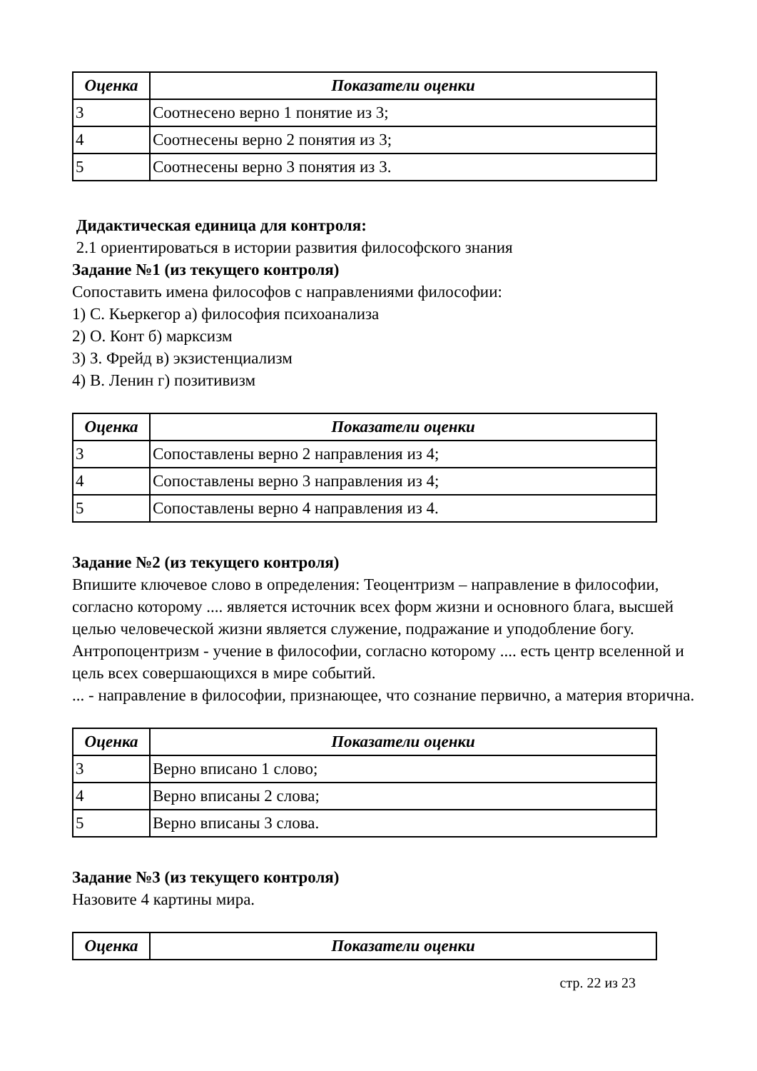| Оценка | Показатели оценки |
| --- | --- |
| 3 | Соотнесено верно 1 понятие из 3; |
| 4 | Соотнесены верно 2 понятия из 3; |
| 5 | Соотнесены верно 3 понятия из 3. |
Дидактическая единица для контроля:
2.1 ориентироваться в истории развития философского знания
Задание №1 (из текущего контроля)
Сопоставить имена философов с направлениями философии:
1) С. Кьеркегор а) философия психоанализа
2) О. Конт б) марксизм
3) З. Фрейд в) экзистенциализм
4) В. Ленин г) позитивизм
| Оценка | Показатели оценки |
| --- | --- |
| 3 | Сопоставлены верно 2 направления из 4; |
| 4 | Сопоставлены верно 3 направления из 4; |
| 5 | Сопоставлены верно 4 направления из 4. |
Задание №2 (из текущего контроля)
Впишите ключевое слово в определения: Теоцентризм – направление в философии, согласно которому .... является источник всех форм жизни и основного блага, высшей целью человеческой жизни является служение, подражание и уподобление богу.
Антропоцентризм - учение в философии, согласно которому .... есть центр вселенной и цель всех совершающихся в мире событий.
... - направление в философии, признающее, что сознание первично, а материя вторична.
| Оценка | Показатели оценки |
| --- | --- |
| 3 | Верно вписано 1 слово; |
| 4 | Верно вписаны 2 слова; |
| 5 | Верно вписаны 3 слова. |
Задание №3 (из текущего контроля)
Назовите 4 картины мира.
| Оценка | Показатели оценки |
| --- | --- |
стр. 22 из 23